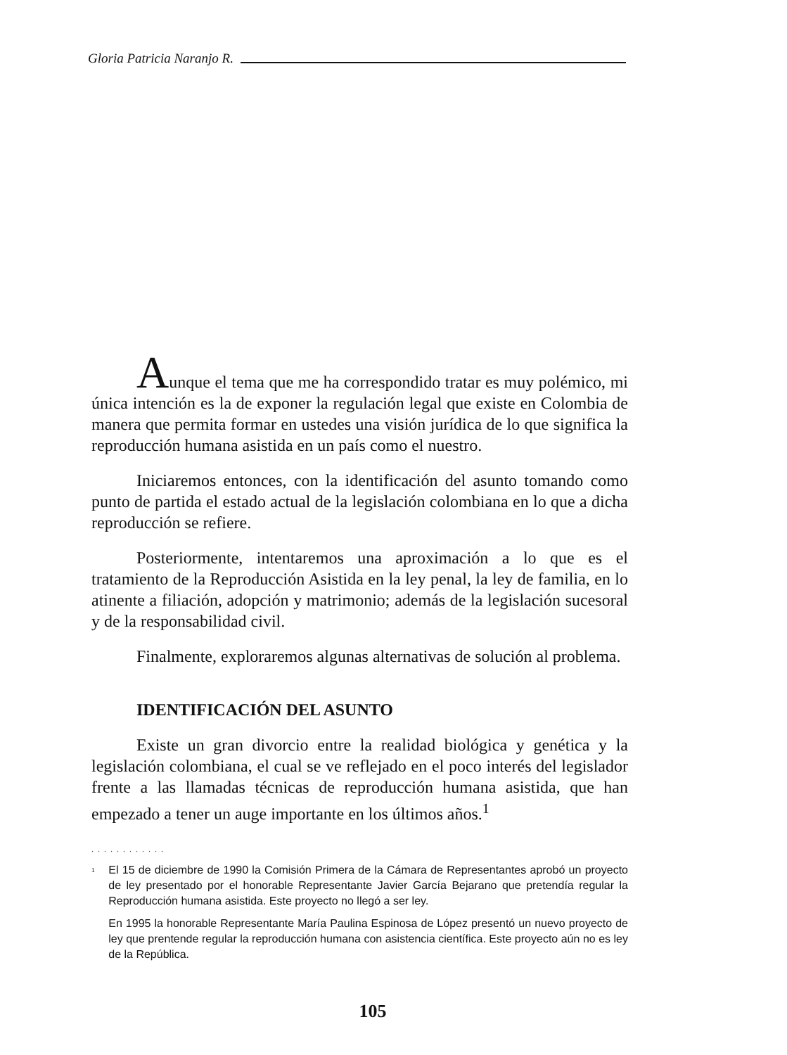Gloria Patricia Naranjo R.
Aunque el tema que me ha correspondido tratar es muy polémico, mi única intención es la de exponer la regulación legal que existe en Colombia de manera que permita formar en ustedes una visión jurídica de lo que significa la reproducción humana asistida en un país como el nuestro.
Iniciaremos entonces, con la identificación del asunto tomando como punto de partida el estado actual de la legislación colombiana en lo que a dicha reproducción se refiere.
Posteriormente, intentaremos una aproximación a lo que es el tratamiento de la Reproducción Asistida en la ley penal, la ley de familia, en lo atinente a filiación, adopción y matrimonio; además de la legislación sucesoral y de la responsabilidad civil.
Finalmente, exploraremos algunas alternativas de solución al problema.
IDENTIFICACIÓN DEL ASUNTO
Existe un gran divorcio entre la realidad biológica y genética y la legislación colombiana, el cual se ve reflejado en el poco interés del legislador frente a las llamadas técnicas de reproducción humana asistida, que han empezado a tener un auge importante en los últimos años.<sup>1</sup>
............
<sup>1</sup>
El 15 de diciembre de 1990 la Comisión Primera de la Cámara de Representantes aprobó un proyecto de ley presentado por el honorable Representante Javier García Bejarano que pretendía regular la Reproducción humana asistida. Este proyecto no llegó a ser ley.
En 1995 la honorable Representante María Paulina Espinosa de López presentó un nuevo proyecto de ley que prentende regular la reproducción humana con asistencia científica. Este proyecto aún no es ley de la República.
105